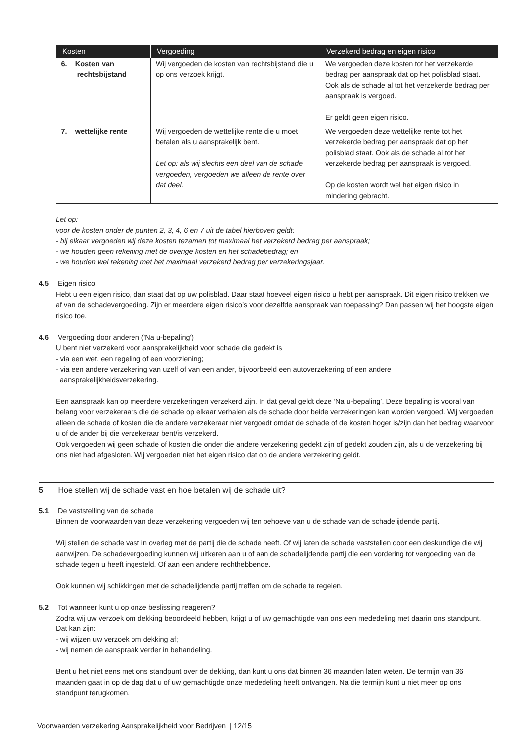| Kosten | Vergoeding | Verzekerd bedrag en eigen risico |
| --- | --- | --- |
| 6. Kosten van rechtsbijstand | Wij vergoeden de kosten van rechtsbijstand die u op ons verzoek krijgt. | We vergoeden deze kosten tot het verzekerde bedrag per aanspraak dat op het polisblad staat. Ook als de schade al tot het verzekerde bedrag per aanspraak is vergoed. Er geldt geen eigen risico. |
| 7. wettelijke rente | Wij vergoeden de wettelijke rente die u moet betalen als u aansprakelijk bent. Let op: als wij slechts een deel van de schade vergoeden, vergoeden we alleen de rente over dat deel. | We vergoeden deze wettelijke rente tot het verzekerde bedrag per aanspraak dat op het polisblad staat. Ook als de schade al tot het verzekerde bedrag per aanspraak is vergoed. Op de kosten wordt wel het eigen risico in mindering gebracht. |
Let op:
voor de kosten onder de punten 2, 3, 4, 6 en 7 uit de tabel hierboven geldt:
- bij elkaar vergoeden wij deze kosten tezamen tot maximaal het verzekerd bedrag per aanspraak;
- we houden geen rekening met de overige kosten en het schadebedrag; en
- we houden wel rekening met het maximaal verzekerd bedrag per verzekeringsjaar.
4.5 Eigen risico
Hebt u een eigen risico, dan staat dat op uw polisblad. Daar staat hoeveel eigen risico u hebt per aanspraak. Dit eigen risico trekken we af van de schadevergoeding. Zijn er meerdere eigen risico’s voor dezelfde aanspraak van toepassing? Dan passen wij het hoogste eigen risico toe.
4.6 Vergoeding door anderen ('Na u-bepaling')
U bent niet verzekerd voor aansprakelijkheid voor schade die gedekt is
- via een wet, een regeling of een voorziening;
- via een andere verzekering van uzelf of van een ander, bijvoorbeeld een autoverzekering of een andere
aansprakelijkheidsverzekering.
Een aanspraak kan op meerdere verzekeringen verzekerd zijn. In dat geval geldt deze ‘Na u-bepaling’. Deze bepaling is vooral van belang voor verzekeraars die de schade op elkaar verhalen als de schade door beide verzekeringen kan worden vergoed. Wij vergoeden alleen de schade of kosten die de andere verzekeraar niet vergoedt omdat de schade of de kosten hoger is/zijn dan het bedrag waarvoor u of de ander bij die verzekeraar bent/is verzekerd.
Ook vergoeden wij geen schade of kosten die onder die andere verzekering gedekt zijn of gedekt zouden zijn, als u de verzekering bij ons niet had afgesloten. Wij vergoeden niet het eigen risico dat op de andere verzekering geldt.
5 Hoe stellen wij de schade vast en hoe betalen wij de schade uit?
5.1 De vaststelling van de schade
Binnen de voorwaarden van deze verzekering vergoeden wij ten behoeve van u de schade van de schadelijdende partij.
Wij stellen de schade vast in overleg met de partij die de schade heeft. Of wij laten de schade vaststellen door een deskundige die wij aanwijzen. De schadevergoeding kunnen wij uitkeren aan u of aan de schadelijdende partij die een vordering tot vergoeding van de schade tegen u heeft ingesteld. Of aan een andere rechthebbende.
Ook kunnen wij schikkingen met de schadelijdende partij treffen om de schade te regelen.
5.2 Tot wanneer kunt u op onze beslissing reageren?
Zodra wij uw verzoek om dekking beoordeeld hebben, krijgt u of uw gemachtigde van ons een mededeling met daarin ons standpunt. Dat kan zijn:
- wij wijzen uw verzoek om dekking af;
- wij nemen de aanspraak verder in behandeling.
Bent u het niet eens met ons standpunt over de dekking, dan kunt u ons dat binnen 36 maanden laten weten. De termijn van 36 maanden gaat in op de dag dat u of uw gemachtigde onze mededeling heeft ontvangen. Na die termijn kunt u niet meer op ons standpunt terugkomen.
Voorwaarden verzekering Aansprakelijkheid voor Bedrijven | 12/15